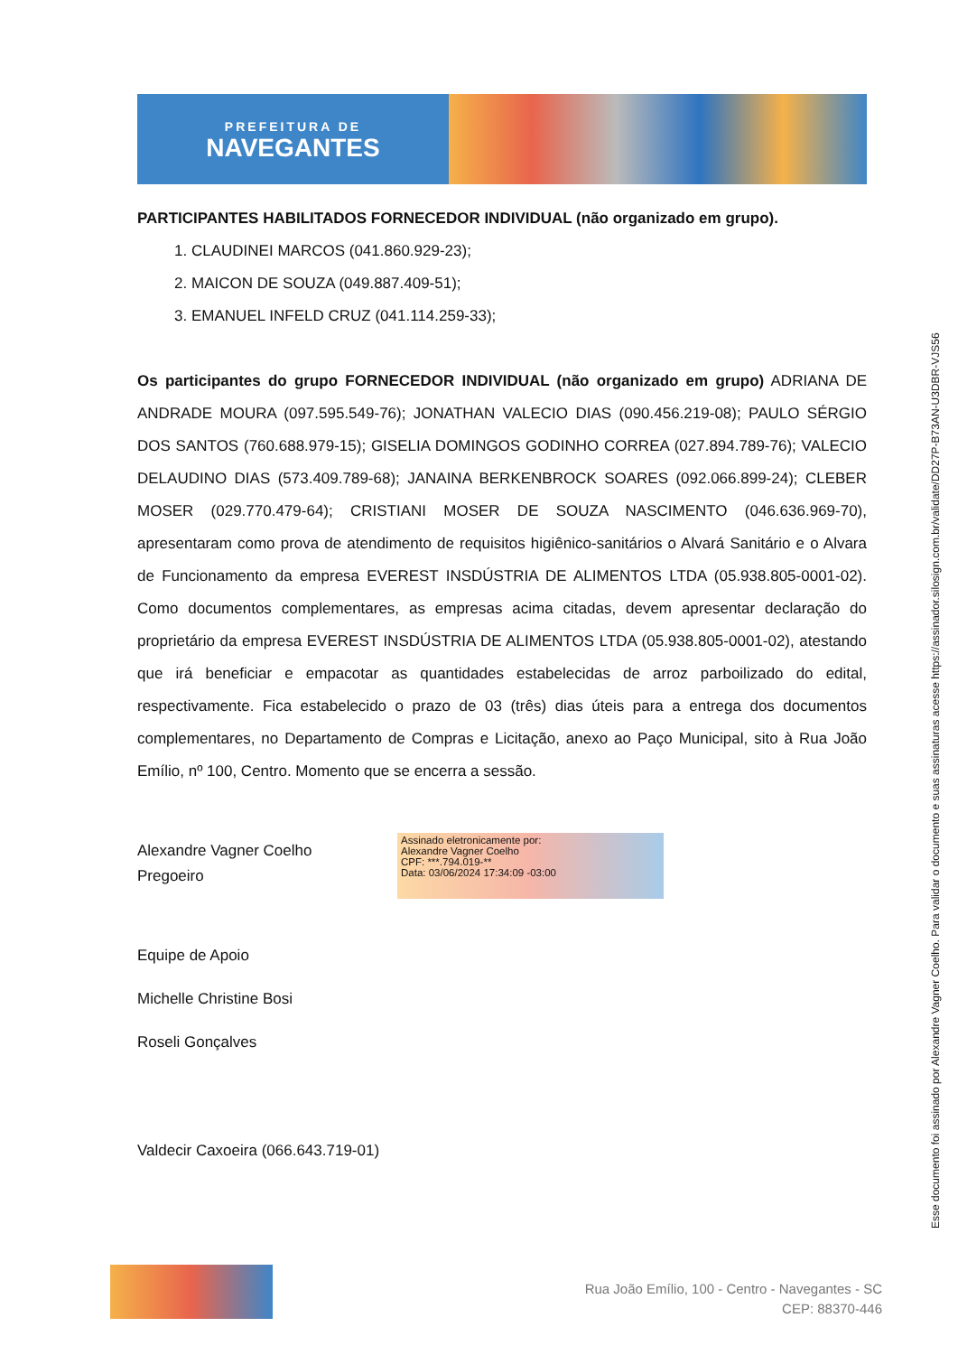PREFEITURA DE
NAVEGANTES
PARTICIPANTES HABILITADOS FORNECEDOR INDIVIDUAL (não organizado em grupo).
1. CLAUDINEI MARCOS (041.860.929-23);
2. MAICON DE SOUZA (049.887.409-51);
3. EMANUEL INFELD CRUZ (041.114.259-33);
Os participantes do grupo FORNECEDOR INDIVIDUAL (não organizado em grupo) ADRIANA DE ANDRADE MOURA (097.595.549-76); JONATHAN VALECIO DIAS (090.456.219-08); PAULO SÉRGIO DOS SANTOS (760.688.979-15); GISELIA DOMINGOS GODINHO CORREA (027.894.789-76); VALECIO DELAUDINO DIAS (573.409.789-68); JANAINA BERKENBROCK SOARES (092.066.899-24); CLEBER MOSER (029.770.479-64); CRISTIANI MOSER DE SOUZA NASCIMENTO (046.636.969-70), apresentaram como prova de atendimento de requisitos higiênico-sanitários o Alvará Sanitário e o Alvara de Funcionamento da empresa EVEREST INSDÚSTRIA DE ALIMENTOS LTDA (05.938.805-0001-02). Como documentos complementares, as empresas acima citadas, devem apresentar declaração do proprietário da empresa EVEREST INSDÚSTRIA DE ALIMENTOS LTDA (05.938.805-0001-02), atestando que irá beneficiar e empacotar as quantidades estabelecidas de arroz parboilizado do edital, respectivamente. Fica estabelecido o prazo de 03 (três) dias úteis para a entrega dos documentos complementares, no Departamento de Compras e Licitação, anexo ao Paço Municipal, sito à Rua João Emílio, nº 100, Centro. Momento que se encerra a sessão.
Alexandre Vagner Coelho
Pregoeiro
Assinado eletronicamente por:
Alexandre Vagner Coelho
CPF: ***.794.019-**
Data: 03/06/2024 17:34:09 -03:00
Equipe de Apoio
Michelle Christine Bosi
Roseli Gonçalves
Valdecir Caxoeira (066.643.719-01)
Esse documento foi assinado por Alexandre Vagner Coelho. Para validar o documento e suas assinaturas acesse https://assinador.silosign.com.br/validate/DD27P-B73AN-U3DBR-VJS56
Rua João Emílio, 100 - Centro - Navegantes - SC
CEP: 88370-446